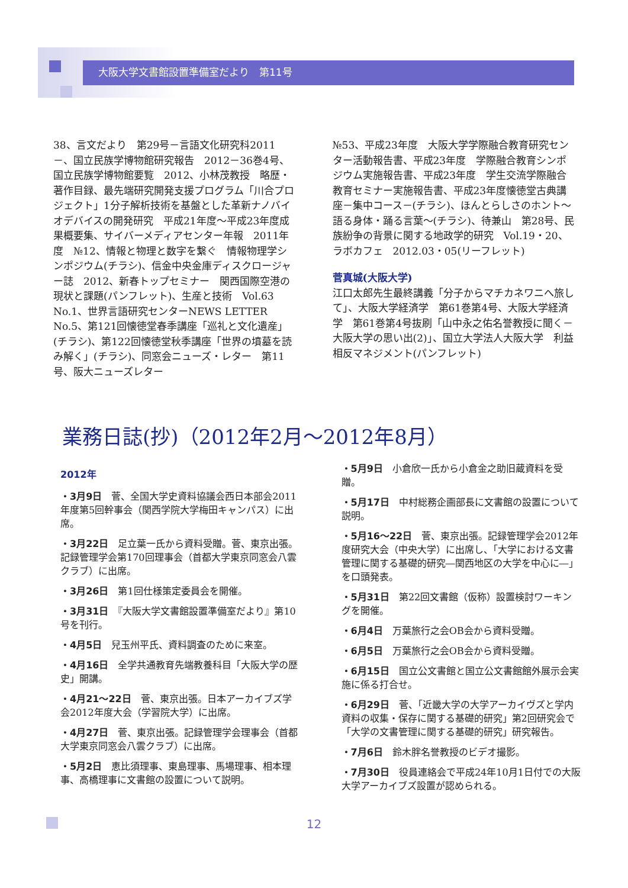大阪大学文書館設置準備室だより　第11号
38、言文だより　第29号－言語文化研究科2011－、国立民族学博物館研究報告　2012－36巻4号、国立民族学博物館要覧　2012、小林茂教授　略歴・著作目録、最先端研究開発支援プログラム「川合プロジェクト」1分子解析技術を基盤とした革新ナノバイオデバイスの開発研究　平成21年度～平成23年度成果概要集、サイバーメディアセンター年報　2011年度　№12、情報と物理と数字を繋ぐ　情報物理学シンポジウム(チラシ)、信金中央金庫ディスクロージャー誌　2012、新春トップセミナー　関西国際空港の現状と課題(パンフレット)、生産と技術　Vol.63 No.1、世界言語研究センターNEWS LETTER No.5、第121回懐徳堂春季講座「巡礼と文化遺産」(チラシ)、第122回懐徳堂秋季講座「世界の墳墓を読み解く」(チラシ)、同窓会ニューズ・レター　第11号、阪大ニューズレター
№53、平成23年度　大阪大学学際融合教育研究センター活動報告書、平成23年度　学際融合教育シンポジウム実施報告書、平成23年度　学生交流学際融合教育セミナー実施報告書、平成23年度懐徳堂古典講座－集中コース－(チラシ)、ほんとらしさのホント～語る身体・踊る言葉～(チラシ)、待兼山　第28号、民族紛争の背景に関する地政学的研究　Vol.19・20、ラボカフェ　2012.03・05(リーフレット)
菅真城(大阪大学)
江口太郎先生最終講義「分子からマチカネワニへ旅して」、大阪大学経済学　第61巻第4号、大阪大学経済学　第61巻第4号抜刷「山中永之佑名誉教授に聞く－大阪大学の思い出(2)」、国立大学法人大阪大学　利益相反マネジメント(パンフレット)
業務日誌(抄)（2012年2月～2012年8月）
2012年
・3月9日　菅、全国大学史資料協議会西日本部会2011年度第5回幹事会（関西学院大学梅田キャンパス）に出席。
・3月22日　足立葉一氏から資料受贈。菅、東京出張。記録管理学会第170回理事会（首都大学東京同窓会八雲クラブ）に出席。
・3月26日　第1回仕様策定委員会を開催。
・3月31日　『大阪大学文書館設置準備室だより』第10号を刊行。
・4月5日　兒玉州平氏、資料調査のために来室。
・4月16日　全学共通教育先端教養科目「大阪大学の歴史」開講。
・4月21～22日　菅、東京出張。日本アーカイブズ学会2012年度大会（学習院大学）に出席。
・4月27日　菅、東京出張。記録管理学会理事会（首都大学東京同窓会八雲クラブ）に出席。
・5月2日　恵比須理事、東島理事、馬場理事、相本理事、高橋理事に文書館の設置について説明。
・5月9日　小倉欣一氏から小倉金之助旧蔵資料を受贈。
・5月17日　中村総務企画部長に文書館の設置について説明。
・5月16～22日　菅、東京出張。記録管理学会2012年度研究大会（中央大学）に出席し、「大学における文書管理に関する基礎的研究―関西地区の大学を中心に―」を口頭発表。
・5月31日　第22回文書館（仮称）設置検討ワーキングを開催。
・6月4日　万葉旅行之会OB会から資料受贈。
・6月5日　万葉旅行之会OB会から資料受贈。
・6月15日　国立公文書館と国立公文書館館外展示会実施に係る打合せ。
・6月29日　菅、「近畿大学の大学アーカイヴズと学内資料の収集・保存に関する基礎的研究」第2回研究会で「大学の文書管理に関する基礎的研究」研究報告。
・7月6日　鈴木胖名誉教授のビデオ撮影。
・7月30日　役員連絡会で平成24年10月1日付での大阪大学アーカイブズ設置が認められる。
12